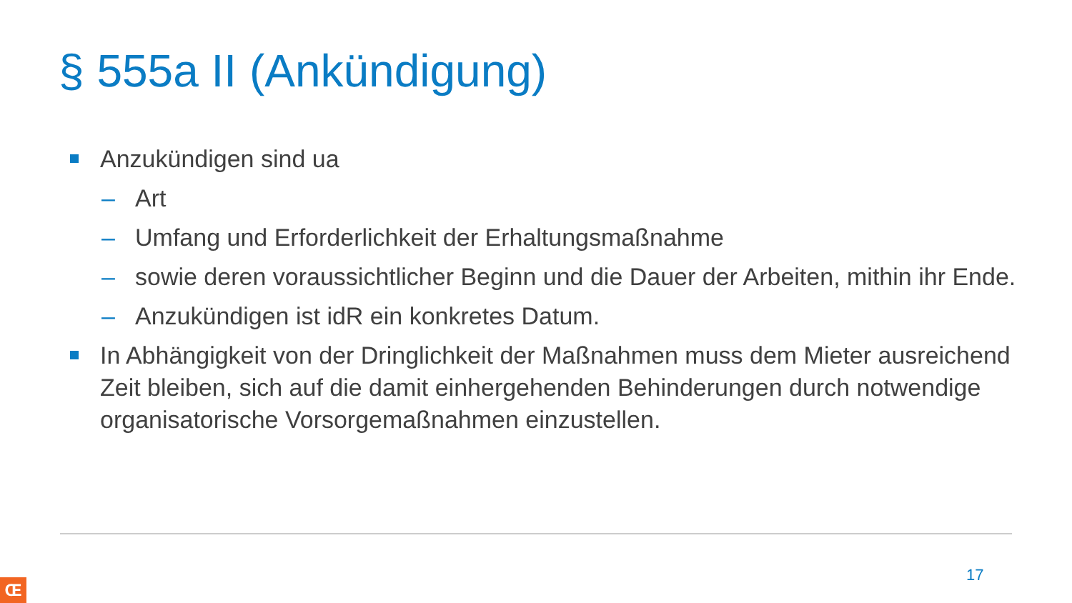§ 555a II (Ankündigung)
Anzukündigen sind ua
– Art
– Umfang und Erforderlichkeit der Erhaltungsmaßnahme
– sowie deren voraussichtlicher Beginn und die Dauer der Arbeiten, mithin ihr Ende.
– Anzukündigen ist idR ein konkretes Datum.
In Abhängigkeit von der Dringlichkeit der Maßnahmen muss dem Mieter ausreichend Zeit bleiben, sich auf die damit einhergehenden Behinderungen durch notwendige organisatorische Vorsorgemaßnahmen einzustellen.
17
Œ